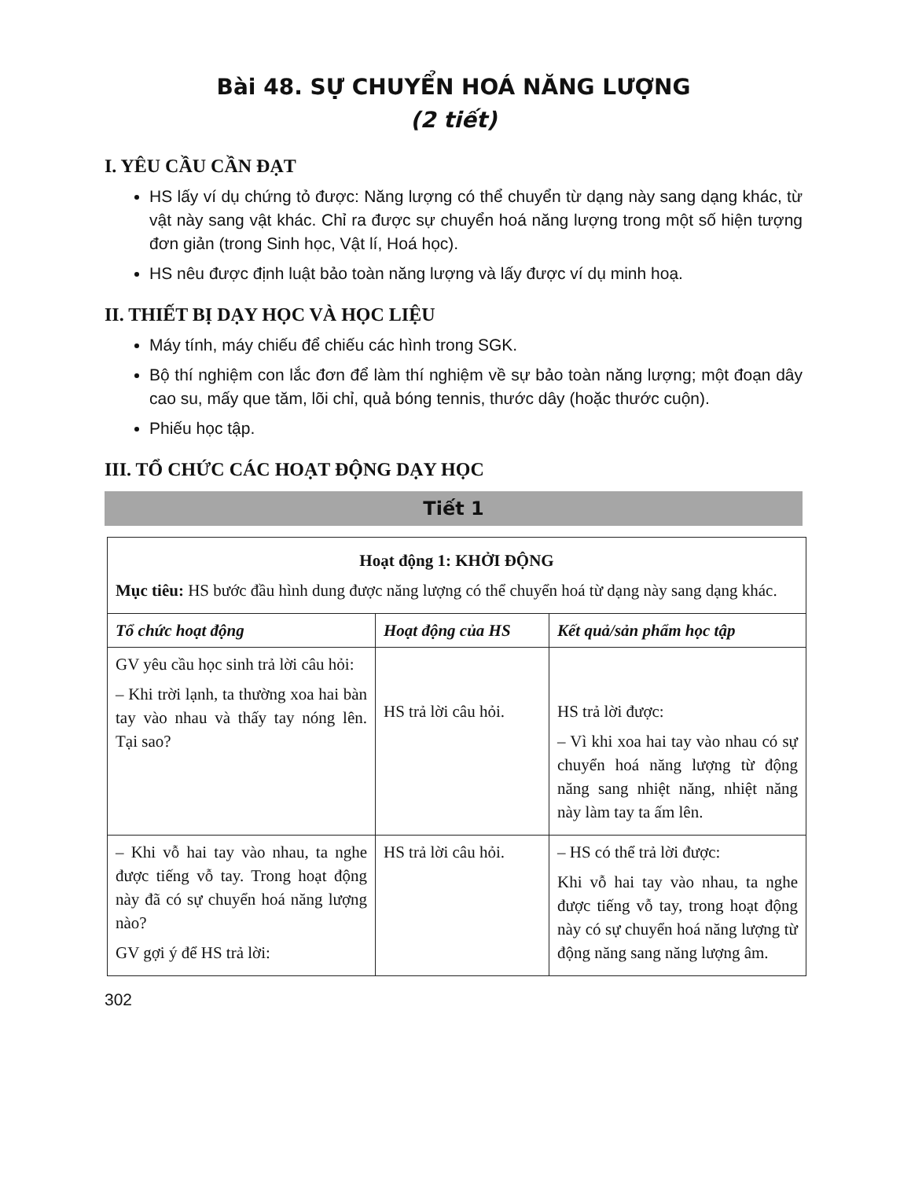Bài 48. SỰ CHUYỂN HOÁ NĂNG LƯỢNG
(2 tiết)
I. YÊU CẦU CẦN ĐẠT
HS lấy ví dụ chứng tỏ được: Năng lượng có thể chuyển từ dạng này sang dạng khác, từ vật này sang vật khác. Chỉ ra được sự chuyển hoá năng lượng trong một số hiện tượng đơn giản (trong Sinh học, Vật lí, Hoá học).
HS nêu được định luật bảo toàn năng lượng và lấy được ví dụ minh hoạ.
II. THIẾT BỊ DẠY HỌC VÀ HỌC LIỆU
Máy tính, máy chiếu để chiếu các hình trong SGK.
Bộ thí nghiệm con lắc đơn để làm thí nghiệm về sự bảo toàn năng lượng; một đoạn dây cao su, mấy que tăm, lõi chỉ, quả bóng tennis, thước dây (hoặc thước cuộn).
Phiếu học tập.
III. TỔ CHỨC CÁC HOẠT ĐỘNG DẠY HỌC
Tiết 1
| Hoạt động 1: KHỞI ĐỘNG Mục tiêu: HS bước đầu hình dung được năng lượng có thể chuyển hoá từ dạng này sang dạng khác. | | |
| Tổ chức hoạt động | Hoạt động của HS | Kết quả/sản phẩm học tập |
| GV yêu cầu học sinh trả lời câu hỏi: – Khi trời lạnh, ta thường xoa hai bàn tay vào nhau và thấy tay nóng lên. Tại sao? | HS trả lời câu hỏi. | HS trả lời được: – Vì khi xoa hai tay vào nhau có sự chuyển hoá năng lượng từ động năng sang nhiệt năng, nhiệt năng này làm tay ta ấm lên. |
| – Khi vỗ hai tay vào nhau, ta nghe được tiếng vỗ tay. Trong hoạt động này đã có sự chuyển hoá năng lượng nào? GV gợi ý để HS trả lời: | HS trả lời câu hỏi. | – HS có thể trả lời được: Khi vỗ hai tay vào nhau, ta nghe được tiếng vỗ tay, trong hoạt động này có sự chuyển hoá năng lượng từ động năng sang năng lượng âm. |
302